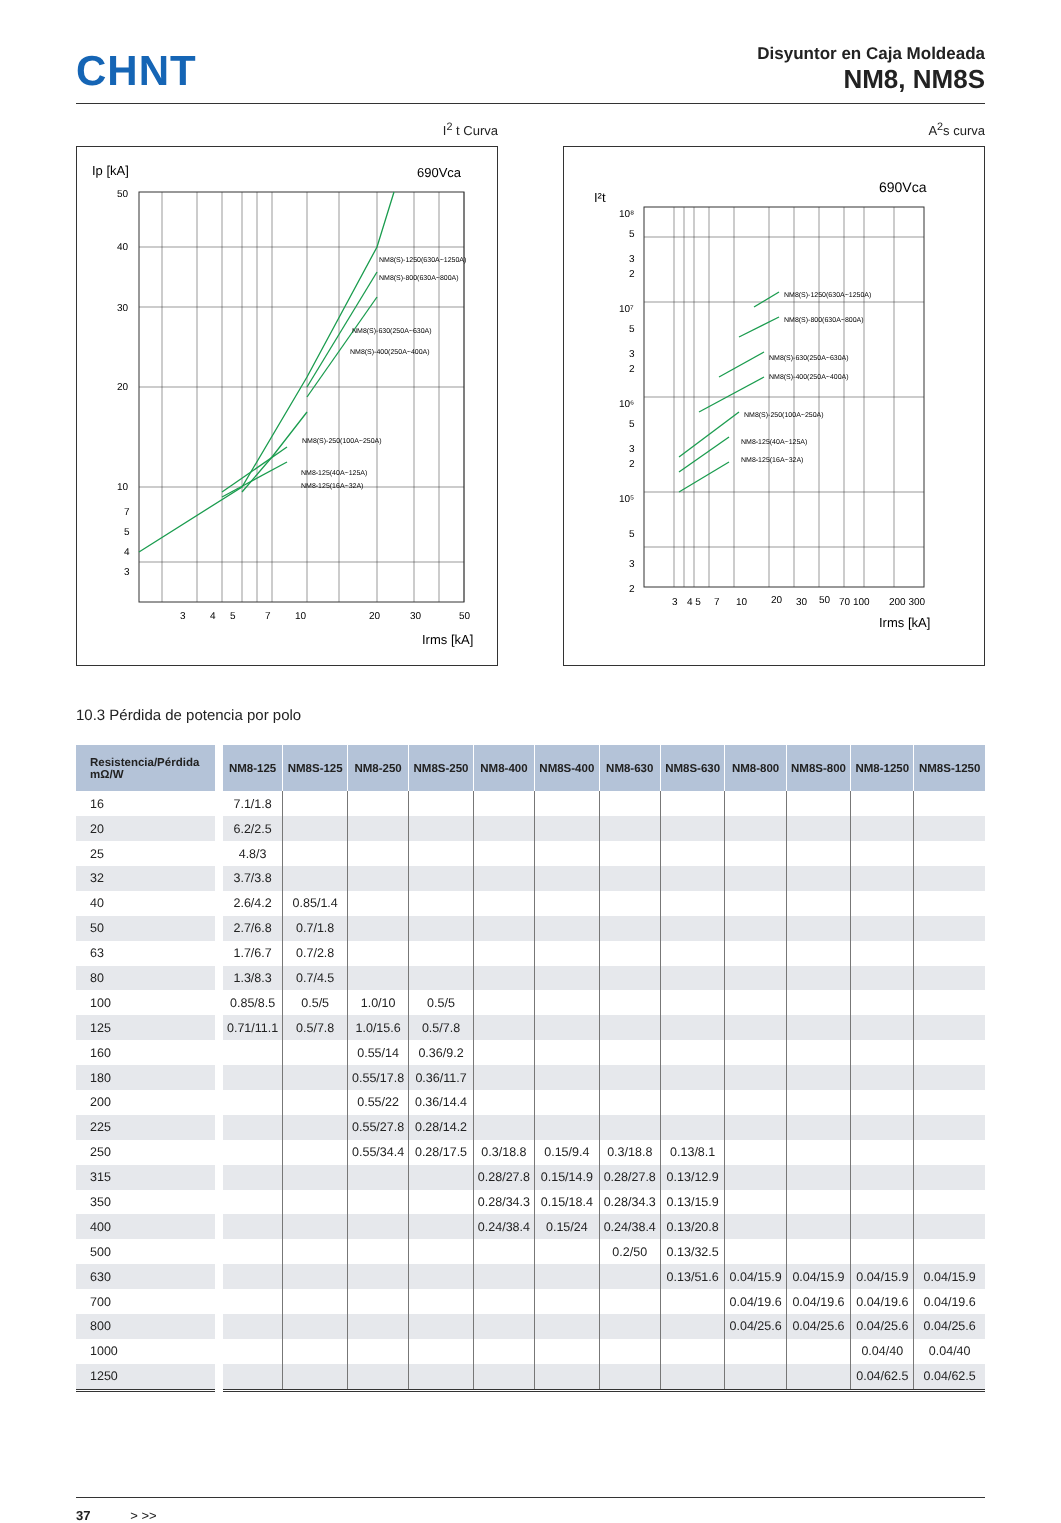CHNT
Disyuntor en Caja Moldeada
NM8, NM8S
I<sup>2</sup> t Curva
Ip [kA]
690Vca
50
40
30
20
10
7
5
4
3
3
4
5
7
10
20
30
50
Irms [kA]
NM8(S)-1250(630A~1250A)
NM8(S)-800(630A~800A)
NM8(S)-630(250A~630A)
NM8(S)-400(250A~400A)
NM8(S)-250(100A~250A)
NM8-125(40A~125A)
NM8-125(16A~32A)
A<sup>2</sup>s curva
I²t
690Vca
10⁸
5
3
2
10⁷
5
3
2
10⁶
5
3
2
10⁵
5
3
2
3
4 5
7
10
20
30
50
70 100
200 300
Irms [kA]
NM8(S)-1250(630A~1250A)
NM8(S)-800(630A~800A)
NM8(S)-630(250A~630A)
NM8(S)-400(250A~400A)
NM8(S)-250(100A~250A)
NM8-125(40A~125A)
NM8-125(16A~32A)
10.3 Pérdida de potencia por polo
| Resistencia/Pérdida mΩ/W | NM8-125 | NM8S-125 | NM8-250 | NM8S-250 | NM8-400 | NM8S-400 | NM8-630 | NM8S-630 | NM8-800 | NM8S-800 | NM8-1250 | NM8S-1250 |
| --- | --- | --- | --- | --- | --- | --- | --- | --- | --- | --- | --- | --- |
| 16 | 7.1/1.8 | | | | | | | | | | | |
| 20 | 6.2/2.5 | | | | | | | | | | | |
| 25 | 4.8/3 | | | | | | | | | | | |
| 32 | 3.7/3.8 | | | | | | | | | | | |
| 40 | 2.6/4.2 | 0.85/1.4 | | | | | | | | | | |
| 50 | 2.7/6.8 | 0.7/1.8 | | | | | | | | | | |
| 63 | 1.7/6.7 | 0.7/2.8 | | | | | | | | | | |
| 80 | 1.3/8.3 | 0.7/4.5 | | | | | | | | | | |
| 100 | 0.85/8.5 | 0.5/5 | 1.0/10 | 0.5/5 | | | | | | | | |
| 125 | 0.71/11.1 | 0.5/7.8 | 1.0/15.6 | 0.5/7.8 | | | | | | | | |
| 160 | | | 0.55/14 | 0.36/9.2 | | | | | | | | |
| 180 | | | 0.55/17.8 | 0.36/11.7 | | | | | | | | |
| 200 | | | 0.55/22 | 0.36/14.4 | | | | | | | | |
| 225 | | | 0.55/27.8 | 0.28/14.2 | | | | | | | | |
| 250 | | | 0.55/34.4 | 0.28/17.5 | 0.3/18.8 | 0.15/9.4 | 0.3/18.8 | 0.13/8.1 | | | | |
| 315 | | | | | 0.28/27.8 | 0.15/14.9 | 0.28/27.8 | 0.13/12.9 | | | | |
| 350 | | | | | 0.28/34.3 | 0.15/18.4 | 0.28/34.3 | 0.13/15.9 | | | | |
| 400 | | | | | 0.24/38.4 | 0.15/24 | 0.24/38.4 | 0.13/20.8 | | | | |
| 500 | | | | | | | 0.2/50 | 0.13/32.5 | | | | |
| 630 | | | | | | | | 0.13/51.6 | 0.04/15.9 | 0.04/15.9 | 0.04/15.9 | 0.04/15.9 |
| 700 | | | | | | | | | 0.04/19.6 | 0.04/19.6 | 0.04/19.6 | 0.04/19.6 |
| 800 | | | | | | | | | 0.04/25.6 | 0.04/25.6 | 0.04/25.6 | 0.04/25.6 |
| 1000 | | | | | | | | | | | 0.04/40 | 0.04/40 |
| 1250 | | | | | | | | | | | 0.04/62.5 | 0.04/62.5 |
37 > >>